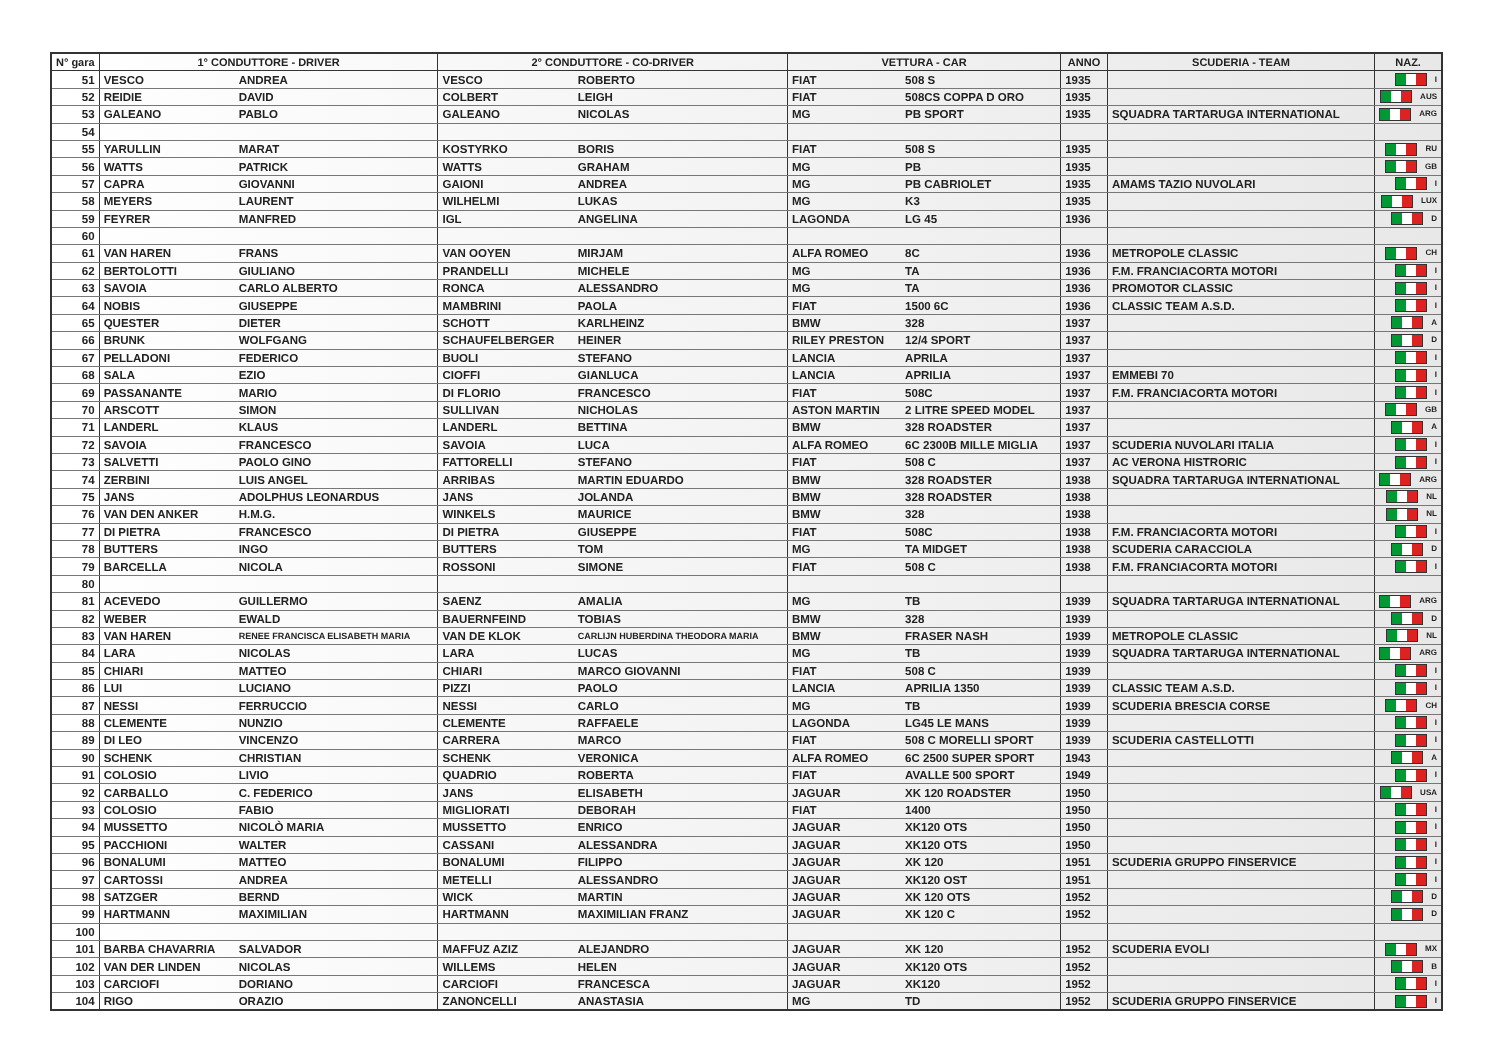| N° gara | 1° CONDUTTORE - DRIVER | | 2° CONDUTTORE - CO-DRIVER | | VETTURA - CAR | | ANNO | SCUDERIA - TEAM | NAZ. |
| --- | --- | --- | --- | --- | --- | --- | --- | --- | --- |
| 51 | VESCO | ANDREA | VESCO | ROBERTO | FIAT | 508 S | 1935 | | I |
| 52 | REIDIE | DAVID | COLBERT | LEIGH | FIAT | 508CS COPPA D ORO | 1935 | | AUS |
| 53 | GALEANO | PABLO | GALEANO | NICOLAS | MG | PB SPORT | 1935 | SQUADRA TARTARUGA INTERNATIONAL | ARG |
| 54 | | | | | | | | | |
| 55 | YARULLIN | MARAT | KOSTYRKO | BORIS | FIAT | 508 S | 1935 | | RU |
| 56 | WATTS | PATRICK | WATTS | GRAHAM | MG | PB | 1935 | | GB |
| 57 | CAPRA | GIOVANNI | GAIONI | ANDREA | MG | PB CABRIOLET | 1935 | AMAMS TAZIO NUVOLARI | I |
| 58 | MEYERS | LAURENT | WILHELMI | LUKAS | MG | K3 | 1935 | | LUX |
| 59 | FEYRER | MANFRED | IGL | ANGELINA | LAGONDA | LG 45 | 1936 | | D |
| 60 | | | | | | | | | |
| 61 | VAN HAREN | FRANS | VAN OOYEN | MIRJAM | ALFA ROMEO | 8C | 1936 | METROPOLE CLASSIC | CH |
| 62 | BERTOLOTTI | GIULIANO | PRANDELLI | MICHELE | MG | TA | 1936 | F.M. FRANCIACORTA MOTORI | I |
| 63 | SAVOIA | CARLO ALBERTO | RONCA | ALESSANDRO | MG | TA | 1936 | PROMOTOR CLASSIC | I |
| 64 | NOBIS | GIUSEPPE | MAMBRINI | PAOLA | FIAT | 1500 6C | 1936 | CLASSIC TEAM A.S.D. | I |
| 65 | QUESTER | DIETER | SCHOTT | KARLHEINZ | BMW | 328 | 1937 | | A |
| 66 | BRUNK | WOLFGANG | SCHAUFELBERGER | HEINER | RILEY PRESTON | 12/4 SPORT | 1937 | | D |
| 67 | PELLADONI | FEDERICO | BUOLI | STEFANO | LANCIA | APRILA | 1937 | | I |
| 68 | SALA | EZIO | CIOFFI | GIANLUCA | LANCIA | APRILIA | 1937 | EMMEBI 70 | I |
| 69 | PASSANANTE | MARIO | DI FLORIO | FRANCESCO | FIAT | 508C | 1937 | F.M. FRANCIACORTA MOTORI | I |
| 70 | ARSCOTT | SIMON | SULLIVAN | NICHOLAS | ASTON MARTIN | 2 LITRE SPEED MODEL | 1937 | | GB |
| 71 | LANDERL | KLAUS | LANDERL | BETTINA | BMW | 328 ROADSTER | 1937 | | A |
| 72 | SAVOIA | FRANCESCO | SAVOIA | LUCA | ALFA ROMEO | 6C 2300B MILLE MIGLIA | 1937 | SCUDERIA NUVOLARI ITALIA | I |
| 73 | SALVETTI | PAOLO GINO | FATTORELLI | STEFANO | FIAT | 508 C | 1937 | AC VERONA HISTRORIC | I |
| 74 | ZERBINI | LUIS ANGEL | ARRIBAS | MARTIN EDUARDO | BMW | 328 ROADSTER | 1938 | SQUADRA TARTARUGA INTERNATIONAL | ARG |
| 75 | JANS | ADOLPHUS LEONARDUS | JANS | JOLANDA | BMW | 328 ROADSTER | 1938 | | NL |
| 76 | VAN DEN ANKER | H.M.G. | WINKELS | MAURICE | BMW | 328 | 1938 | | NL |
| 77 | DI PIETRA | FRANCESCO | DI PIETRA | GIUSEPPE | FIAT | 508C | 1938 | F.M. FRANCIACORTA MOTORI | I |
| 78 | BUTTERS | INGO | BUTTERS | TOM | MG | TA MIDGET | 1938 | SCUDERIA CARACCIOLA | D |
| 79 | BARCELLA | NICOLA | ROSSONI | SIMONE | FIAT | 508 C | 1938 | F.M. FRANCIACORTA MOTORI | I |
| 80 | | | | | | | | | |
| 81 | ACEVEDO | GUILLERMO | SAENZ | AMALIA | MG | TB | 1939 | SQUADRA TARTARUGA INTERNATIONAL | ARG |
| 82 | WEBER | EWALD | BAUERNFEIND | TOBIAS | BMW | 328 | 1939 | | D |
| 83 | VAN HAREN | RENEE FRANCISCA ELISABETH MARIA | VAN DE KLOK | CARLIJN HUBERDINA THEODORA MARIA | BMW | FRASER NASH | 1939 | METROPOLE CLASSIC | NL |
| 84 | LARA | NICOLAS | LARA | LUCAS | MG | TB | 1939 | SQUADRA TARTARUGA INTERNATIONAL | ARG |
| 85 | CHIARI | MATTEO | CHIARI | MARCO GIOVANNI | FIAT | 508 C | 1939 | | I |
| 86 | LUI | LUCIANO | PIZZI | PAOLO | LANCIA | APRILIA 1350 | 1939 | CLASSIC TEAM A.S.D. | I |
| 87 | NESSI | FERRUCCIO | NESSI | CARLO | MG | TB | 1939 | SCUDERIA BRESCIA CORSE | CH |
| 88 | CLEMENTE | NUNZIO | CLEMENTE | RAFFAELE | LAGONDA | LG45 LE MANS | 1939 | | I |
| 89 | DI LEO | VINCENZO | CARRERA | MARCO | FIAT | 508 C MORELLI SPORT | 1939 | SCUDERIA CASTELLOTTI | I |
| 90 | SCHENK | CHRISTIAN | SCHENK | VERONICA | ALFA ROMEO | 6C 2500 SUPER SPORT | 1943 | | A |
| 91 | COLOSIO | LIVIO | QUADRIO | ROBERTA | FIAT | AVALLE 500 SPORT | 1949 | | I |
| 92 | CARBALLO | C. FEDERICO | JANS | ELISABETH | JAGUAR | XK 120 ROADSTER | 1950 | | USA |
| 93 | COLOSIO | FABIO | MIGLIORATI | DEBORAH | FIAT | 1400 | 1950 | | I |
| 94 | MUSSETTO | NICOLÒ MARIA | MUSSETTO | ENRICO | JAGUAR | XK120 OTS | 1950 | | I |
| 95 | PACCHIONI | WALTER | CASSANI | ALESSANDRA | JAGUAR | XK120 OTS | 1950 | | I |
| 96 | BONALUMI | MATTEO | BONALUMI | FILIPPO | JAGUAR | XK 120 | 1951 | SCUDERIA GRUPPO FINSERVICE | I |
| 97 | CARTOSSI | ANDREA | METELLI | ALESSANDRO | JAGUAR | XK120 OST | 1951 | | I |
| 98 | SATZGER | BERND | WICK | MARTIN | JAGUAR | XK 120 OTS | 1952 | | D |
| 99 | HARTMANN | MAXIMILIAN | HARTMANN | MAXIMILIAN FRANZ | JAGUAR | XK 120 C | 1952 | | D |
| 100 | | | | | | | | | |
| 101 | BARBA CHAVARRIA | SALVADOR | MAFFUZ AZIZ | ALEJANDRO | JAGUAR | XK 120 | 1952 | SCUDERIA EVOLI | MX |
| 102 | VAN DER LINDEN | NICOLAS | WILLEMS | HELEN | JAGUAR | XK120 OTS | 1952 | | B |
| 103 | CARCIOFI | DORIANO | CARCIOFI | FRANCESCA | JAGUAR | XK120 | 1952 | | I |
| 104 | RIGO | ORAZIO | ZANONCELLI | ANASTASIA | MG | TD | 1952 | SCUDERIA GRUPPO FINSERVICE | I |